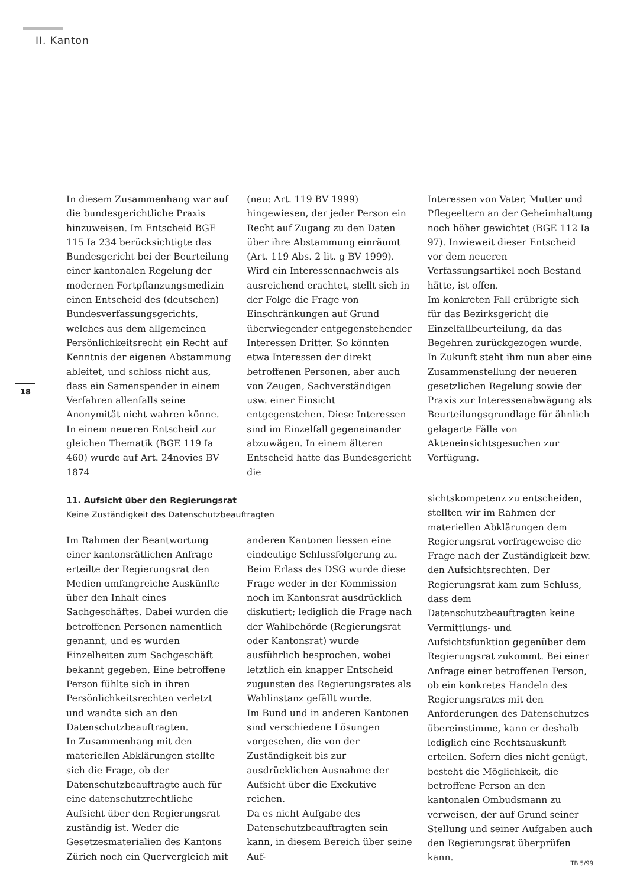II. Kanton
18
In diesem Zusammenhang war auf die bundesgerichtliche Praxis hinzuweisen. Im Entscheid BGE 115 Ia 234 berücksichtigte das Bundesgericht bei der Beurteilung einer kantonalen Regelung der modernen Fortpflanzungsmedizin einen Entscheid des (deutschen) Bundesverfassungsgerichts, welches aus dem allgemeinen Persönlichkeitsrecht ein Recht auf Kenntnis der eigenen Abstammung ableitet, und schloss nicht aus, dass ein Samenspender in einem Verfahren allenfalls seine Anonymität nicht wahren könne. In einem neueren Entscheid zur gleichen Thematik (BGE 119 Ia 460) wurde auf Art. 24novies BV 1874
(neu: Art. 119 BV 1999) hingewiesen, der jeder Person ein Recht auf Zugang zu den Daten über ihre Abstammung einräumt (Art. 119 Abs. 2 lit. g BV 1999).
Wird ein Interessennachweis als ausreichend erachtet, stellt sich in der Folge die Frage von Einschränkungen auf Grund überwiegender entgegenstehender Interessen Dritter. So könnten etwa Interessen der direkt betroffenen Personen, aber auch von Zeugen, Sachverständigen usw. einer Einsicht entgegenstehen. Diese Interessen sind im Einzelfall gegeneinander abzuwägen. In einem älteren Entscheid hatte das Bundesgericht die
Interessen von Vater, Mutter und Pflegeeltern an der Geheimhaltung noch höher gewichtet (BGE 112 Ia 97). Inwieweit dieser Entscheid vor dem neueren Verfassungsartikel noch Bestand hätte, ist offen.
Im konkreten Fall erübrigte sich für das Bezirksgericht die Einzelfallbeurteilung, da das Begehren zurückgezogen wurde. In Zukunft steht ihm nun aber eine Zusammenstellung der neueren gesetzlichen Regelung sowie der Praxis zur Interessenabwägung als Beurteilungsgrundlage für ähnlich gelagerte Fälle von Akteneinsichtsgesuchen zur Verfügung.
11. Aufsicht über den Regierungsrat
Keine Zuständigkeit des Datenschutzbeauftragten
Im Rahmen der Beantwortung einer kantonsrätlichen Anfrage erteilte der Regierungsrat den Medien umfangreiche Auskünfte über den Inhalt eines Sachgeschäftes. Dabei wurden die betroffenen Personen namentlich genannt, und es wurden Einzelheiten zum Sachgeschäft bekannt gegeben. Eine betroffene Person fühlte sich in ihren Persönlichkeitsrechten verletzt und wandte sich an den Datenschutzbeauftragten.
In Zusammenhang mit den materiellen Abklärungen stellte sich die Frage, ob der Datenschutzbeauftragte auch für eine datenschutzrechtliche Aufsicht über den Regierungsrat zuständig ist. Weder die Gesetzesmaterialien des Kantons Zürich noch ein Quervergleich mit
anderen Kantonen liessen eine eindeutige Schlussfolgerung zu. Beim Erlass des DSG wurde diese Frage weder in der Kommission noch im Kantonsrat ausdrücklich diskutiert; lediglich die Frage nach der Wahlbehörde (Regierungsrat oder Kantonsrat) wurde ausführlich besprochen, wobei letztlich ein knapper Entscheid zugunsten des Regierungsrates als Wahlinstanz gefällt wurde.
Im Bund und in anderen Kantonen sind verschiedene Lösungen vorgesehen, die von der Zuständigkeit bis zur ausdrücklichen Ausnahme der Aufsicht über die Exekutive reichen.
Da es nicht Aufgabe des Datenschutzbeauftragten sein kann, in diesem Bereich über seine Auf-
sichtskompetenz zu entscheiden, stellten wir im Rahmen der materiellen Abklärungen dem Regierungsrat vorfrageweise die Frage nach der Zuständigkeit bzw. den Aufsichtsrechten. Der Regierungsrat kam zum Schluss, dass dem Datenschutzbeauftragten keine Vermittlungs- und Aufsichtsfunktion gegenüber dem Regierungsrat zukommt. Bei einer Anfrage einer betroffenen Person, ob ein konkretes Handeln des Regierungsrates mit den Anforderungen des Datenschutzes übereinstimme, kann er deshalb lediglich eine Rechtsauskunft erteilen. Sofern dies nicht genügt, besteht die Möglichkeit, die betroffene Person an den kantonalen Ombudsmann zu verweisen, der auf Grund seiner Stellung und seiner Aufgaben auch den Regierungsrat überprüfen kann.
TB 5/99